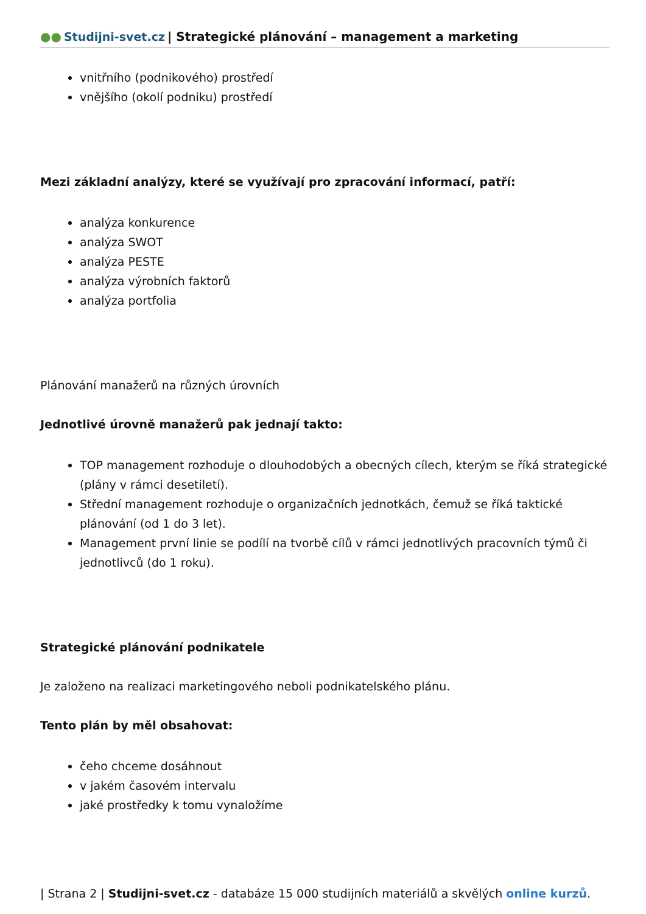●● Studijni-svet.cz | Strategické plánování – management a marketing
vnitřního (podnikového) prostředí
vnějšího (okolí podniku) prostředí
Mezi základní analýzy, které se využívají pro zpracování informací, patří:
analýza konkurence
analýza SWOT
analýza PESTE
analýza výrobních faktorů
analýza portfolia
Plánování manažerů na různých úrovních
Jednotlivé úrovně manažerů pak jednají takto:
TOP management rozhoduje o dlouhodobých a obecných cílech, kterým se říká strategické (plány v rámci desetiletí).
Střední management rozhoduje o organizačních jednotkách, čemuž se říká taktické plánování (od 1 do 3 let).
Management první linie se podílí na tvorbě cílů v rámci jednotlivých pracovních týmů či jednotlivců (do 1 roku).
Strategické plánování podnikatele
Je založeno na realizaci marketingového neboli podnikatelského plánu.
Tento plán by měl obsahovat:
čeho chceme dosáhnout
v jakém časovém intervalu
jaké prostředky k tomu vynaložíme
| Strana 2 | Studijni-svet.cz - databáze 15 000 studijních materiálů a skvělých online kurzů.